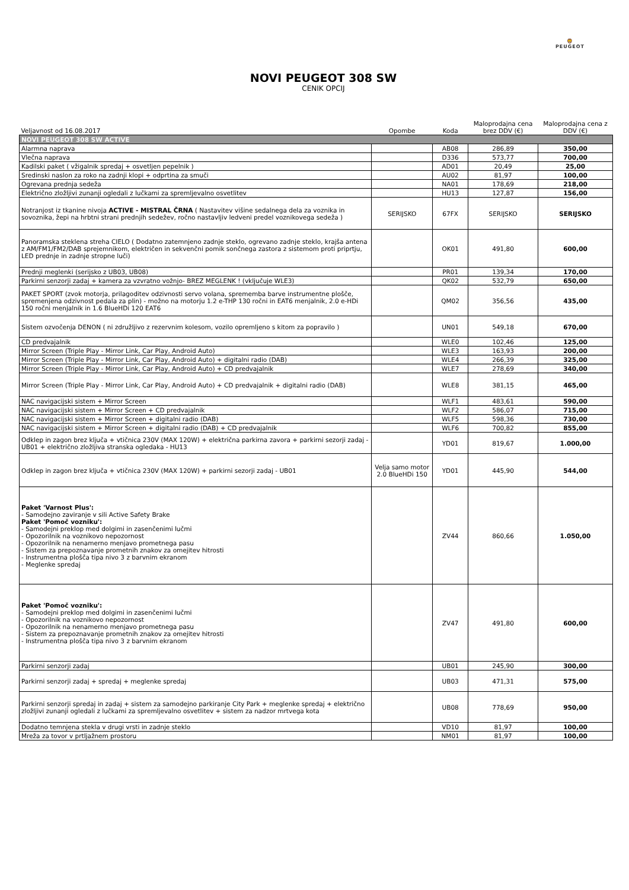🦁
PEUGEOT
NOVI PEUGEOT 308 SW
CENIK OPCIJ
| Veljavnost od 16.08.2017 | Opombe | Koda | Maloprodajna cena brez DDV (€) | Maloprodajna cena z DDV (€) |
| --- | --- | --- | --- | --- |
| NOVI PEUGEOT 308 SW ACTIVE | | | | |
| Alarmna naprava | | AB08 | 286,89 | 350,00 |
| Vlečna naprava | | D336 | 573,77 | 700,00 |
| Kadilski paket ( vžigalnik spredaj + osvetljen pepelnik ) | | AD01 | 20,49 | 25,00 |
| Sredinski naslon za roko na zadnji klopi + odprtina za smuči | | AU02 | 81,97 | 100,00 |
| Ogrevana prednja sedeža | | NA01 | 178,69 | 218,00 |
| Električno zložljivi zunanji ogledali z lučkami za spremljevalno osvetlitev | | HU13 | 127,87 | 156,00 |
| Notranjost iz tkanine nivoja ACTIVE - MISTRAL ČRNA ( Nastavitev višine sedalnega dela za voznika in sovoznika, žepi na hrbtni strani prednjih sedežev, ročno nastavljiv ledveni predel voznikovega sedeža ) | SERIJSKO | 67FX | SERIJSKO | SERIJSKO |
| Panoramska steklena streha CIELO ( Dodatno zatemnjeno zadnje steklo, ogrevano zadnje steklo, krajša antena z AM/FM1/FM2/DAB sprejemnikom, električen in sekvenčni pomik sončnega zastora z sistemom proti priprtju, LED prednje in zadnje stropne luči) | | OK01 | 491,80 | 600,00 |
| Prednji meglenki (serijsko z UB03, UB08) | | PR01 | 139,34 | 170,00 |
| Parkirni senzorji zadaj + kamera za vzvratno vožnjo- BREZ MEGLENK ! (vključuje WLE3) | | QK02 | 532,79 | 650,00 |
| PAKET SPORT (zvok motorja, prilagoditev odzivnosti servo volana, sprememba barve instrumentne plošče, spremenjena odzivnost pedala za plin) - možno na motorju 1.2 e-THP 130 ročni in EAT6 menjalnik, 2.0 e-HDi 150 ročni menjalnik in 1.6 BlueHDi 120 EAT6 | | QM02 | 356,56 | 435,00 |
| Sistem ozvočenja DENON ( ni združljivo z rezervnim kolesom, vozilo opremljeno s kitom za popravilo ) | | UN01 | 549,18 | 670,00 |
| CD predvajalnik | | WLE0 | 102,46 | 125,00 |
| Mirror Screen (Triple Play - Mirror Link, Car Play, Android Auto) | | WLE3 | 163,93 | 200,00 |
| Mirror Screen (Triple Play - Mirror Link, Car Play, Android Auto) + digitalni radio (DAB) | | WLE4 | 266,39 | 325,00 |
| Mirror Screen (Triple Play - Mirror Link, Car Play, Android Auto) + CD predvajalnik | | WLE7 | 278,69 | 340,00 |
| Mirror Screen (Triple Play - Mirror Link, Car Play, Android Auto) + CD predvajalnik + digitalni radio (DAB) | | WLE8 | 381,15 | 465,00 |
| NAC navigacijski sistem + Mirror Screen | | WLF1 | 483,61 | 590,00 |
| NAC navigacijski sistem + Mirror Screen + CD predvajalnik | | WLF2 | 586,07 | 715,00 |
| NAC navigacijski sistem + Mirror Screen + digitalni radio (DAB) | | WLF5 | 598,36 | 730,00 |
| NAC navigacijski sistem + Mirror Screen + digitalni radio (DAB) + CD predvajalnik | | WLF6 | 700,82 | 855,00 |
| Odklep in zagon brez ključa + vtičnica 230V (MAX 120W) + električna parkirna zavora + parkirni sezorji zadaj - UB01 + električno zložljiva stranska ogledaka - HU13 | | YD01 | 819,67 | 1.000,00 |
| Odklep in zagon brez ključa + vtičnica 230V (MAX 120W) + parkirni sezorji zadaj - UB01 | Velja samo motor 2.0 BlueHDi 150 | YD01 | 445,90 | 544,00 |
| Paket 'Varnost Plus': - Samodejno zaviranje v sili Active Safety Brake Paket 'Pomoč vozniku': - Samodejni preklop med dolgimi in zasenčenimi lučmi - Opozorilnik na voznikovo nepozornost - Opozorilnik na nenamerno menjavo prometnega pasu - Sistem za prepoznavanje prometnih znakov za omejitev hitrosti - Instrumentna plošča tipa nivo 3 z barvnim ekranom - Meglenke spredaj | | ZV44 | 860,66 | 1.050,00 |
| Paket 'Pomoč vozniku': - Samodejni preklop med dolgimi in zasenčenimi lučmi - Opozorilnik na voznikovo nepozornost - Opozorilnik na nenamerno menjavo prometnega pasu - Sistem za prepoznavanje prometnih znakov za omejitev hitrosti - Instrumentna plošča tipa nivo 3 z barvnim ekranom | | ZV47 | 491,80 | 600,00 |
| Parkirni senzorji zadaj | | UB01 | 245,90 | 300,00 |
| Parkirni senzorji zadaj + spredaj + meglenke spredaj | | UB03 | 471,31 | 575,00 |
| Parkirni senzorji spredaj in zadaj + sistem za samodejno parkiranje City Park + meglenke spredaj + električno zložljivi zunanji ogledali z lučkami za spremljevalno osvetlitev + sistem za nadzor mrtvega kota | | UB08 | 778,69 | 950,00 |
| Dodatno temnjena stekla v drugi vrsti in zadnje steklo | | VD10 | 81,97 | 100,00 |
| Mreža za tovor v prtljažnem prostoru | | NM01 | 81,97 | 100,00 |